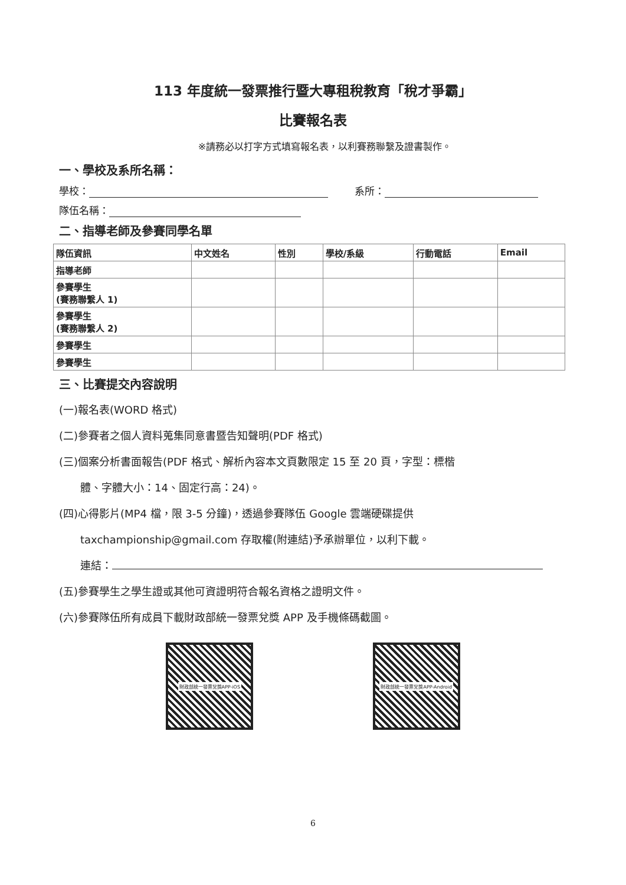113 年度統一發票推行暨大專租稅教育「稅才爭霸」
比賽報名表
※請務必以打字方式填寫報名表，以利賽務聯繫及證書製作。
一、學校及系所名稱：
學校： 系所：
隊伍名稱：
二、指導老師及參賽同學名單
| 隊伍資訊 | 中文姓名 | 性別 | 學校/系級 | 行動電話 | Email |
| --- | --- | --- | --- | --- | --- |
| 指導老師 | | | | | |
| 參賽學生 (賽務聯繫人 1) | | | | | |
| 參賽學生 (賽務聯繫人 2) | | | | | |
| 參賽學生 | | | | | |
| 參賽學生 | | | | | |
三、比賽提交內容說明
(一)報名表(WORD 格式)
(二)參賽者之個人資料蒐集同意書暨告知聲明(PDF 格式)
(三)個案分析書面報告(PDF 格式、解析內容本文頁數限定 15 至 20 頁，字型：標楷
體、字體大小：14、固定行高：24)。
(四)心得影片(MP4 檔，限 3-5 分鐘)，透過參賽隊伍 Google 雲端硬碟提供
taxchampionship@gmail.com 存取權(附連結)予承辦單位，以利下載。
連結：
(五)參賽學生之學生證或其他可資證明符合報名資格之證明文件。
(六)參賽隊伍所有成員下載財政部統一發票兌獎 APP 及手機條碼截圖。
財政部統一發票兌獎APP-iOS
財政部統一發票兌獎APP-Android
6